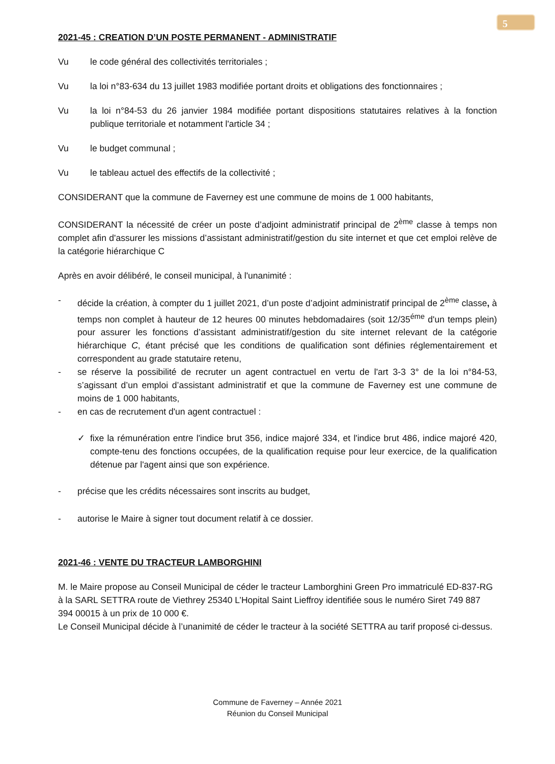5
2021-45 : CREATION D’UN POSTE PERMANENT - ADMINISTRATIF
Vu le code général des collectivités territoriales ;
Vu la loi n°83-634 du 13 juillet 1983 modifiée portant droits et obligations des fonctionnaires ;
Vu la loi n°84-53 du 26 janvier 1984 modifiée portant dispositions statutaires relatives à la fonction publique territoriale et notamment l'article 34 ;
Vu le budget communal ;
Vu le tableau actuel des effectifs de la collectivité ;
CONSIDERANT que la commune de Faverney est une commune de moins de 1 000 habitants,
CONSIDERANT la nécessité de créer un poste d’adjoint administratif principal de 2<sup>ème</sup> classe à temps non complet afin d'assurer les missions d’assistant administratif/gestion du site internet et que cet emploi relève de la catégorie hiérarchique C
Après en avoir délibéré, le conseil municipal, à l'unanimité :
- décide la création, à compter du 1 juillet 2021, d’un poste d’adjoint administratif principal de 2<sup>ème</sup> classe, à temps non complet à hauteur de 12 heures 00 minutes hebdomadaires (soit 12/35<sup>éme</sup> d'un temps plein) pour assurer les fonctions d’assistant administratif/gestion du site internet relevant de la catégorie hiérarchique C, étant précisé que les conditions de qualification sont définies réglementairement et correspondent au grade statutaire retenu,
- se réserve la possibilité de recruter un agent contractuel en vertu de l'art 3-3 3° de la loi n°84-53, s’agissant d’un emploi d’assistant administratif et que la commune de Faverney est une commune de moins de 1 000 habitants,
- en cas de recrutement d'un agent contractuel :
✓ fixe la rémunération entre l'indice brut 356, indice majoré 334, et l'indice brut 486, indice majoré 420, compte-tenu des fonctions occupées, de la qualification requise pour leur exercice, de la qualification détenue par l'agent ainsi que son expérience.
- précise que les crédits nécessaires sont inscrits au budget,
- autorise le Maire à signer tout document relatif à ce dossier.
2021-46 : VENTE DU TRACTEUR LAMBORGHINI
M. le Maire propose au Conseil Municipal de céder le tracteur Lamborghini Green Pro immatriculé ED-837-RG à la SARL SETTRA route de Viethrey 25340 L’Hopital Saint Lieffroy identifiée sous le numéro Siret 749 887 394 00015 à un prix de 10 000 €.
Le Conseil Municipal décide à l’unanimité de céder le tracteur à la société SETTRA au tarif proposé ci-dessus.
Commune de Faverney – Année 2021
Réunion du Conseil Municipal